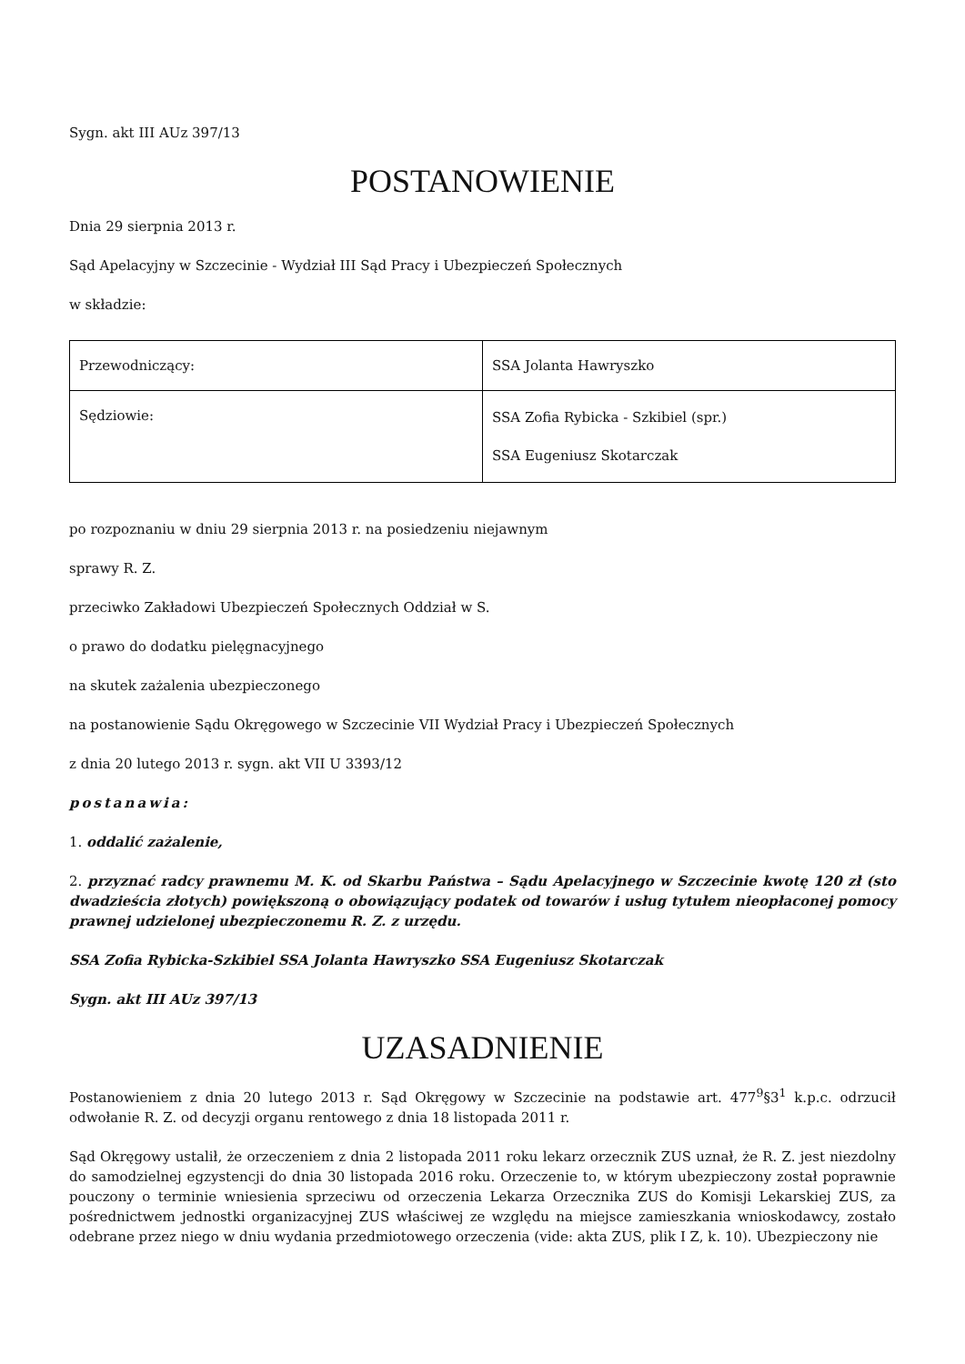Sygn. akt III AUz 397/13
POSTANOWIENIE
Dnia 29 sierpnia 2013 r.
Sąd Apelacyjny w Szczecinie - Wydział III Sąd Pracy i Ubezpieczeń Społecznych
w składzie:
| Przewodniczący: | SSA Jolanta Hawryszko |
| Sędziowie: | SSA Zofia Rybicka - Szkibiel (spr.) SSA Eugeniusz Skotarczak |
po rozpoznaniu w dniu 29 sierpnia 2013 r. na posiedzeniu niejawnym
sprawy R. Z.
przeciwko Zakładowi Ubezpieczeń Społecznych Oddział w S.
o prawo do dodatku pielęgnacyjnego
na skutek zażalenia ubezpieczonego
na postanowienie Sądu Okręgowego w Szczecinie VII Wydział Pracy i Ubezpieczeń Społecznych
z dnia 20 lutego 2013 r. sygn. akt VII U 3393/12
postanawia:
1. oddalić zażalenie,
2. przyznać radcy prawnemu M. K. od Skarbu Państwa – Sądu Apelacyjnego w Szczecinie kwotę 120 zł (sto dwadzieścia złotych) powiększoną o obowiązujący podatek od towarów i usług tytułem nieopłaconej pomocy prawnej udzielonej ubezpieczonemu R. Z. z urzędu.
SSA Zofia Rybicka-Szkibiel SSA Jolanta Hawryszko SSA Eugeniusz Skotarczak
Sygn. akt III AUz 397/13
UZASADNIENIE
Postanowieniem z dnia 20 lutego 2013 r. Sąd Okręgowy w Szczecinie na podstawie art. 477<sup>9</sup>§3<sup>1</sup> k.p.c. odrzucił odwołanie R. Z. od decyzji organu rentowego z dnia 18 listopada 2011 r.
Sąd Okręgowy ustalił, że orzeczeniem z dnia 2 listopada 2011 roku lekarz orzecznik ZUS uznał, że R. Z. jest niezdolny do samodzielnej egzystencji do dnia 30 listopada 2016 roku. Orzeczenie to, w którym ubezpieczony został poprawnie pouczony o terminie wniesienia sprzeciwu od orzeczenia Lekarza Orzecznika ZUS do Komisji Lekarskiej ZUS, za pośrednictwem jednostki organizacyjnej ZUS właściwej ze względu na miejsce zamieszkania wnioskodawcy, zostało odebrane przez niego w dniu wydania przedmiotowego orzeczenia (vide: akta ZUS, plik I Z, k. 10). Ubezpieczony nie